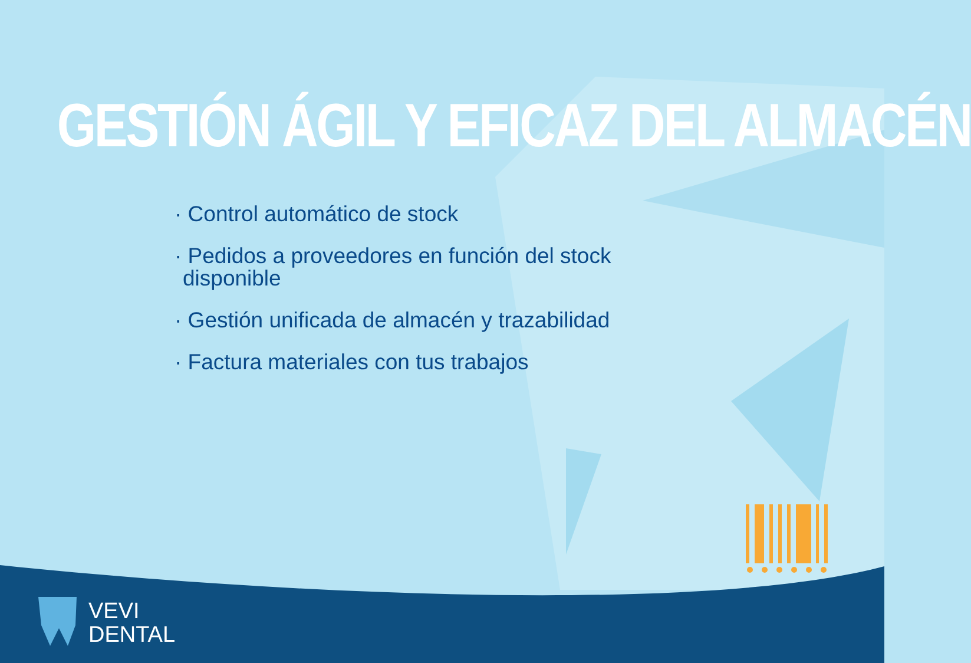GESTIÓN ÁGIL Y EFICAZ DEL ALMACÉN
· Control automático de stock
· Pedidos a proveedores en función del stock disponible
· Gestión unificada de almacén y trazabilidad
· Factura materiales con tus trabajos
VEVI
DENTAL